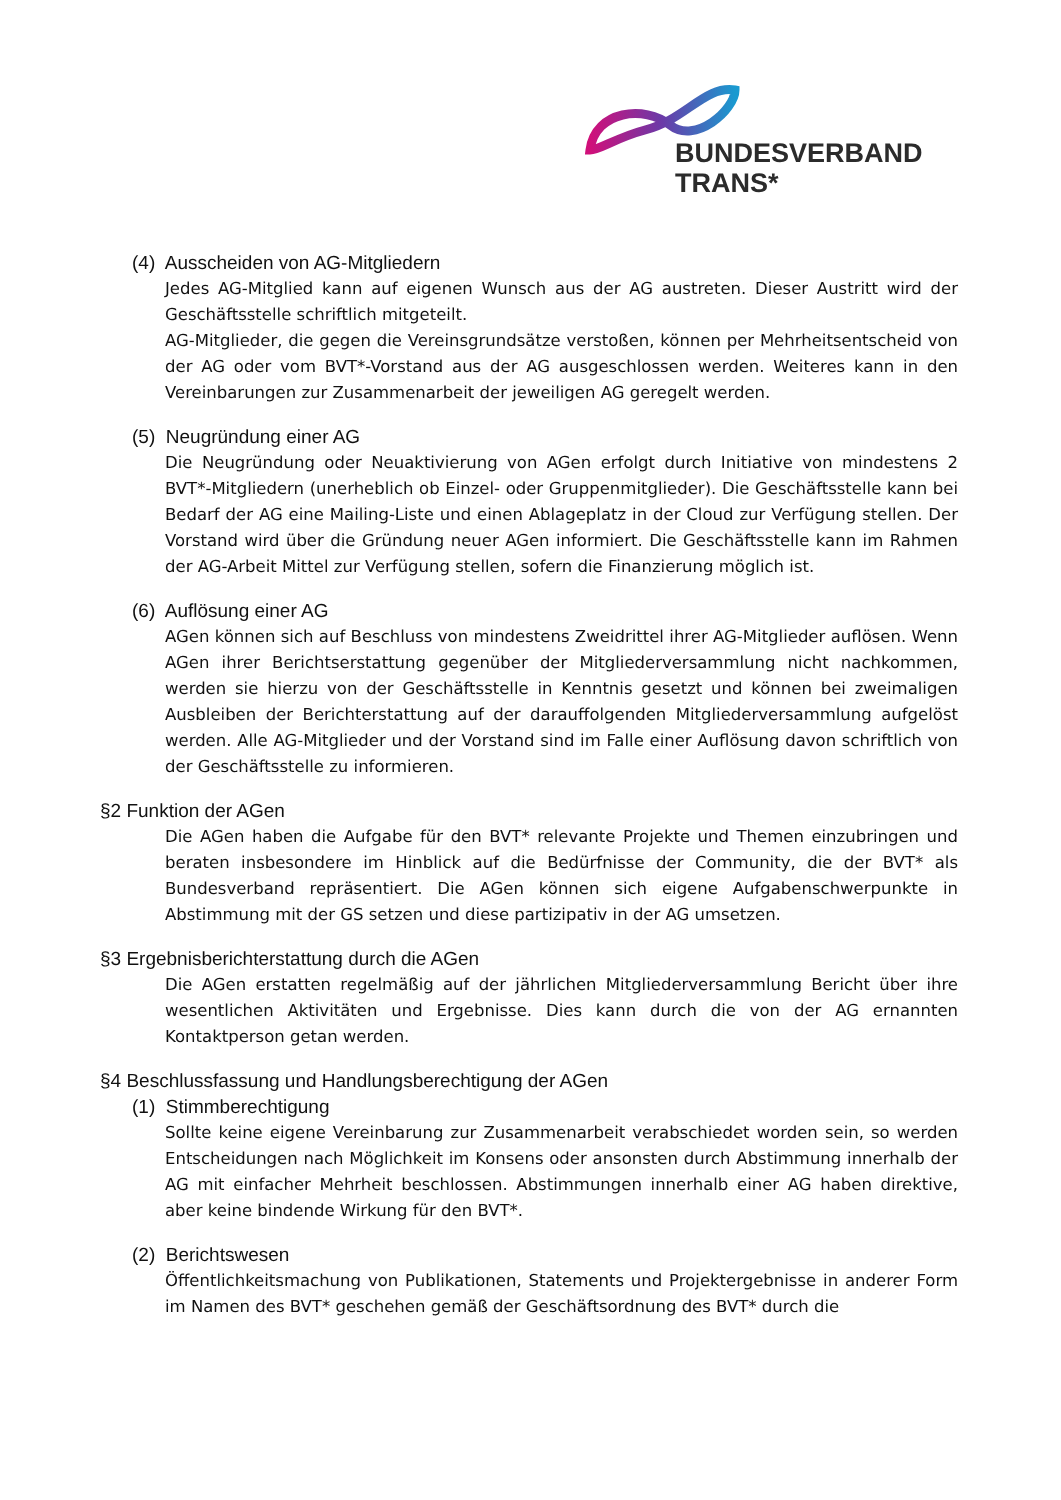BUNDESVERBAND
TRANS*
(4) Ausscheiden von AG-Mitgliedern
Jedes AG-Mitglied kann auf eigenen Wunsch aus der AG austreten. Dieser Austritt wird der Geschäftsstelle schriftlich mitgeteilt.
AG-Mitglieder, die gegen die Vereinsgrundsätze verstoßen, können per Mehrheitsentscheid von der AG oder vom BVT*-Vorstand aus der AG ausgeschlossen werden. Weiteres kann in den Vereinbarungen zur Zusammenarbeit der jeweiligen AG geregelt werden.
(5) Neugründung einer AG
Die Neugründung oder Neuaktivierung von AGen erfolgt durch Initiative von mindestens 2 BVT*-Mitgliedern (unerheblich ob Einzel- oder Gruppenmitglieder). Die Geschäftsstelle kann bei Bedarf der AG eine Mailing-Liste und einen Ablageplatz in der Cloud zur Verfügung stellen. Der Vorstand wird über die Gründung neuer AGen informiert. Die Geschäftsstelle kann im Rahmen der AG-Arbeit Mittel zur Verfügung stellen, sofern die Finanzierung möglich ist.
(6) Auflösung einer AG
AGen können sich auf Beschluss von mindestens Zweidrittel ihrer AG-Mitglieder auflösen. Wenn AGen ihrer Berichtserstattung gegenüber der Mitgliederversammlung nicht nachkommen, werden sie hierzu von der Geschäftsstelle in Kenntnis gesetzt und können bei zweimaligen Ausbleiben der Berichterstattung auf der darauffolgenden Mitgliederversammlung aufgelöst werden. Alle AG-Mitglieder und der Vorstand sind im Falle einer Auflösung davon schriftlich von der Geschäftsstelle zu informieren.
§2 Funktion der AGen
Die AGen haben die Aufgabe für den BVT* relevante Projekte und Themen einzubringen und beraten insbesondere im Hinblick auf die Bedürfnisse der Community, die der BVT* als Bundesverband repräsentiert. Die AGen können sich eigene Aufgabenschwerpunkte in Abstimmung mit der GS setzen und diese partizipativ in der AG umsetzen.
§3 Ergebnisberichterstattung durch die AGen
Die AGen erstatten regelmäßig auf der jährlichen Mitgliederversammlung Bericht über ihre wesentlichen Aktivitäten und Ergebnisse. Dies kann durch die von der AG ernannten Kontaktperson getan werden.
§4 Beschlussfassung und Handlungsberechtigung der AGen
(1) Stimmberechtigung
Sollte keine eigene Vereinbarung zur Zusammenarbeit verabschiedet worden sein, so werden Entscheidungen nach Möglichkeit im Konsens oder ansonsten durch Abstimmung innerhalb der AG mit einfacher Mehrheit beschlossen. Abstimmungen innerhalb einer AG haben direktive, aber keine bindende Wirkung für den BVT*.
(2) Berichtswesen
Öffentlichkeitsmachung von Publikationen, Statements und Projektergebnisse in anderer Form im Namen des BVT* geschehen gemäß der Geschäftsordnung des BVT* durch die